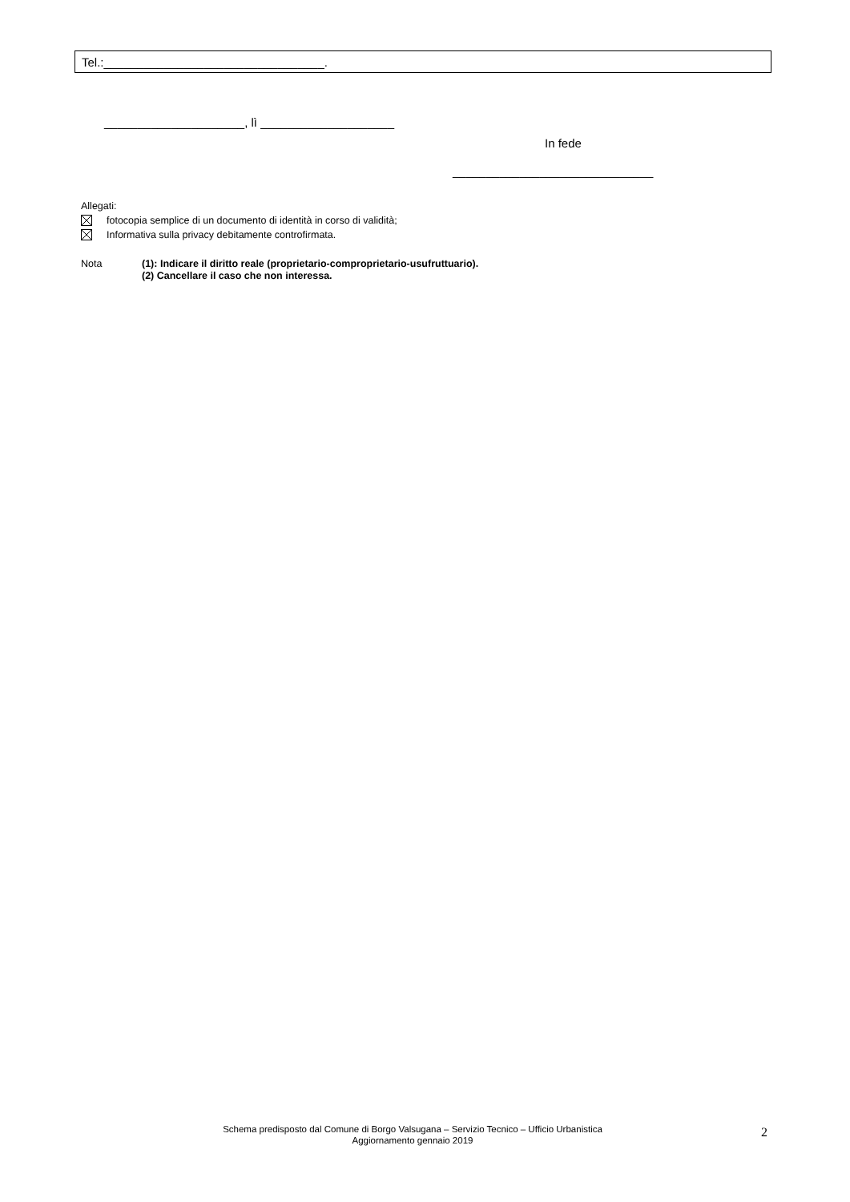Tel.:_________________________________.
_____________________, lì ____________________
In fede
______________________________
Allegati:
fotocopia semplice di un documento di identità in corso di validità;
Informativa sulla privacy debitamente controfirmata.
Nota (1): Indicare il diritto reale (proprietario-comproprietario-usufruttuario).
(2) Cancellare il caso che non interessa.
Schema predisposto dal Comune di Borgo Valsugana – Servizio Tecnico – Ufficio Urbanistica
Aggiornamento gennaio 2019
2